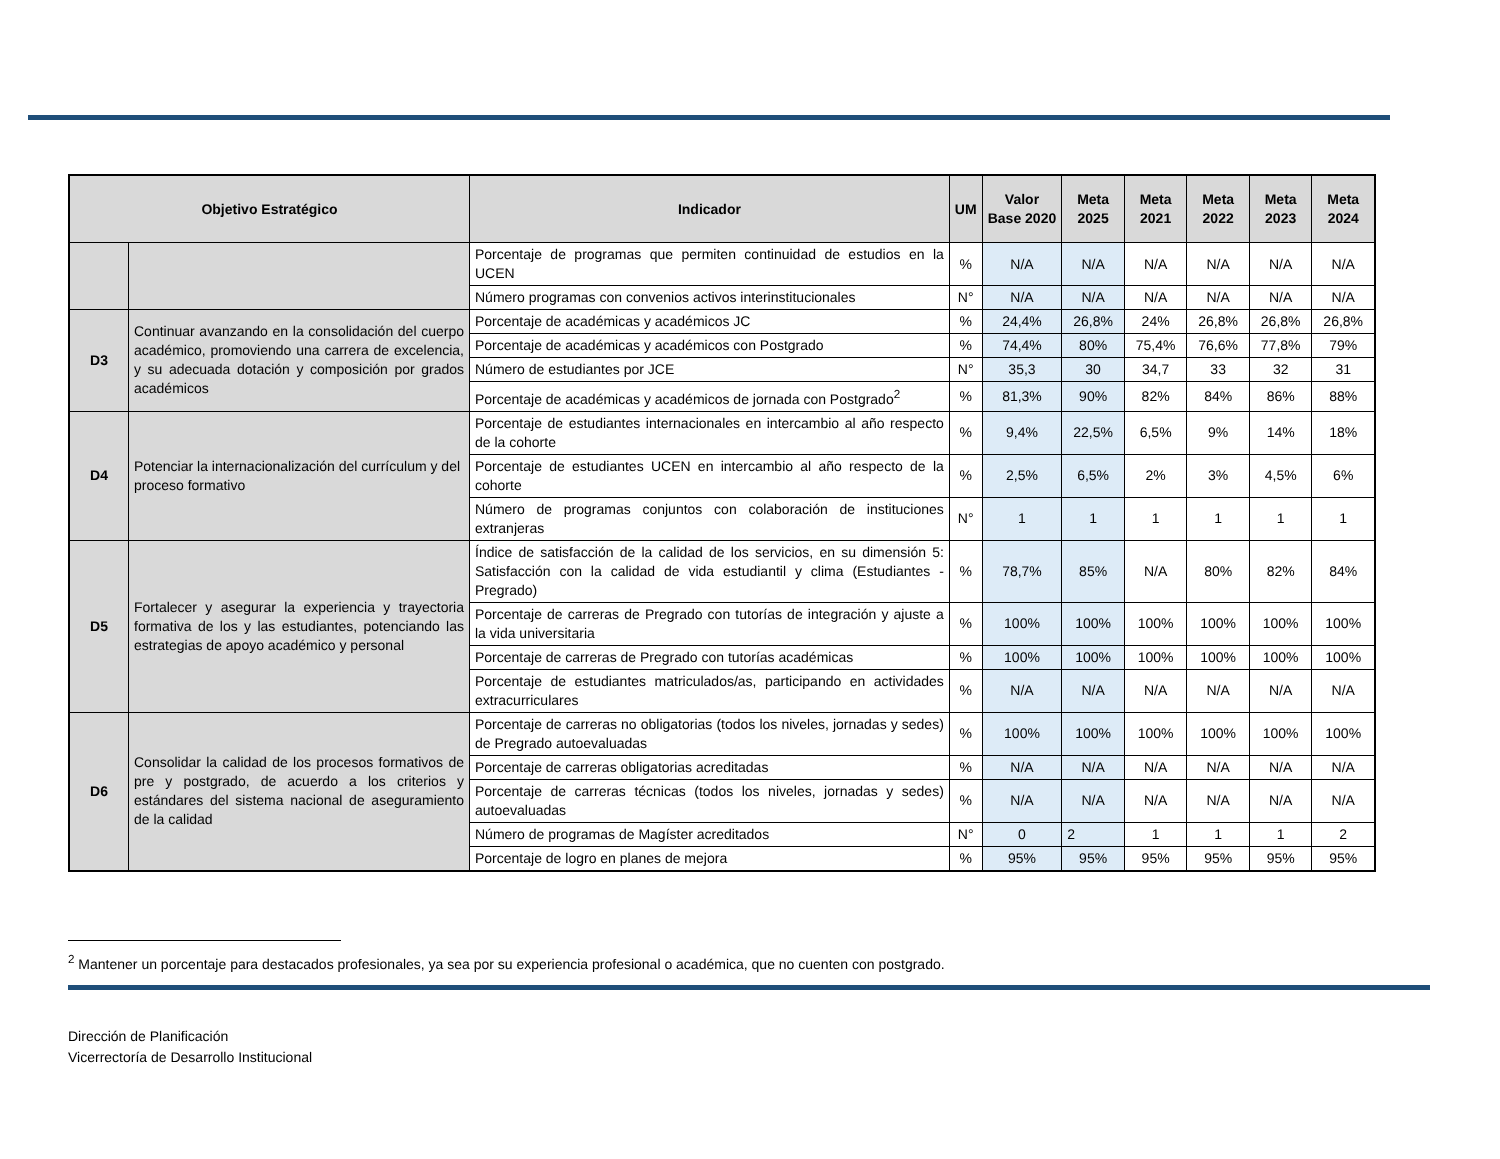| Objetivo Estratégico | | Indicador | UM | Valor Base 2020 | Meta 2025 | Meta 2021 | Meta 2022 | Meta 2023 | Meta 2024 |
| --- | --- | --- | --- | --- | --- | --- | --- | --- | --- |
| | | Porcentaje de programas que permiten continuidad de estudios en la UCEN | % | N/A | N/A | N/A | N/A | N/A | N/A |
| | | Número programas con convenios activos interinstitucionales | N° | N/A | N/A | N/A | N/A | N/A | N/A |
| D3 | Continuar avanzando en la consolidación del cuerpo académico, promoviendo una carrera de excelencia, y su adecuada dotación y composición por grados académicos | Porcentaje de académicas y académicos JC | % | 24,4% | 26,8% | 24% | 26,8% | 26,8% | 26,8% |
| | | Porcentaje de académicas y académicos con Postgrado | % | 74,4% | 80% | 75,4% | 76,6% | 77,8% | 79% |
| | | Número de estudiantes por JCE | N° | 35,3 | 30 | 34,7 | 33 | 32 | 31 |
| | | Porcentaje de académicas y académicos de jornada con Postgrado<sup>2</sup> | % | 81,3% | 90% | 82% | 84% | 86% | 88% |
| D4 | Potenciar la internacionalización del currículum y del proceso formativo | Porcentaje de estudiantes internacionales en intercambio al año respecto de la cohorte | % | 9,4% | 22,5% | 6,5% | 9% | 14% | 18% |
| | | Porcentaje de estudiantes UCEN en intercambio al año respecto de la cohorte | % | 2,5% | 6,5% | 2% | 3% | 4,5% | 6% |
| | | Número de programas conjuntos con colaboración de instituciones extranjeras | N° | 1 | 1 | 1 | 1 | 1 | 1 |
| D5 | Fortalecer y asegurar la experiencia y trayectoria formativa de los y las estudiantes, potenciando las estrategias de apoyo académico y personal | Índice de satisfacción de la calidad de los servicios, en su dimensión 5: Satisfacción con la calidad de vida estudiantil y clima (Estudiantes - Pregrado) | % | 78,7% | 85% | N/A | 80% | 82% | 84% |
| | | Porcentaje de carreras de Pregrado con tutorías de integración y ajuste a la vida universitaria | % | 100% | 100% | 100% | 100% | 100% | 100% |
| | | Porcentaje de carreras de Pregrado con tutorías académicas | % | 100% | 100% | 100% | 100% | 100% | 100% |
| | | Porcentaje de estudiantes matriculados/as, participando en actividades extracurriculares | % | N/A | N/A | N/A | N/A | N/A | N/A |
| D6 | Consolidar la calidad de los procesos formativos de pre y postgrado, de acuerdo a los criterios y estándares del sistema nacional de aseguramiento de la calidad | Porcentaje de carreras no obligatorias (todos los niveles, jornadas y sedes) de Pregrado autoevaluadas | % | 100% | 100% | 100% | 100% | 100% | 100% |
| | | Porcentaje de carreras obligatorias acreditadas | % | N/A | N/A | N/A | N/A | N/A | N/A |
| | | Porcentaje de carreras técnicas (todos los niveles, jornadas y sedes) autoevaluadas | % | N/A | N/A | N/A | N/A | N/A | N/A |
| | | Número de programas de Magíster acreditados | N° | 0 | 2 | 1 | 1 | 1 | 2 |
| | | Porcentaje de logro en planes de mejora | % | 95% | 95% | 95% | 95% | 95% | 95% |
<sup>2</sup> Mantener un porcentaje para destacados profesionales, ya sea por su experiencia profesional o académica, que no cuenten con postgrado.
Dirección de Planificación
Vicerrectoría de Desarrollo Institucional